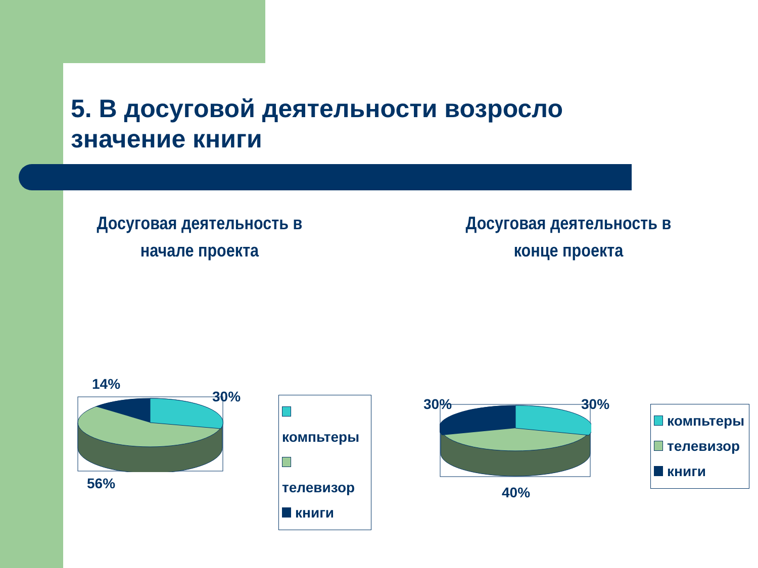5. В досуговой деятельности возросло
значение книги
Досуговая деятельность в начале проекта
Досуговая деятельность в конце проекта
14%
30%
56%
компьтеры
телевизор
книги
30% 30%
40%
компьтеры
телевизор
книги